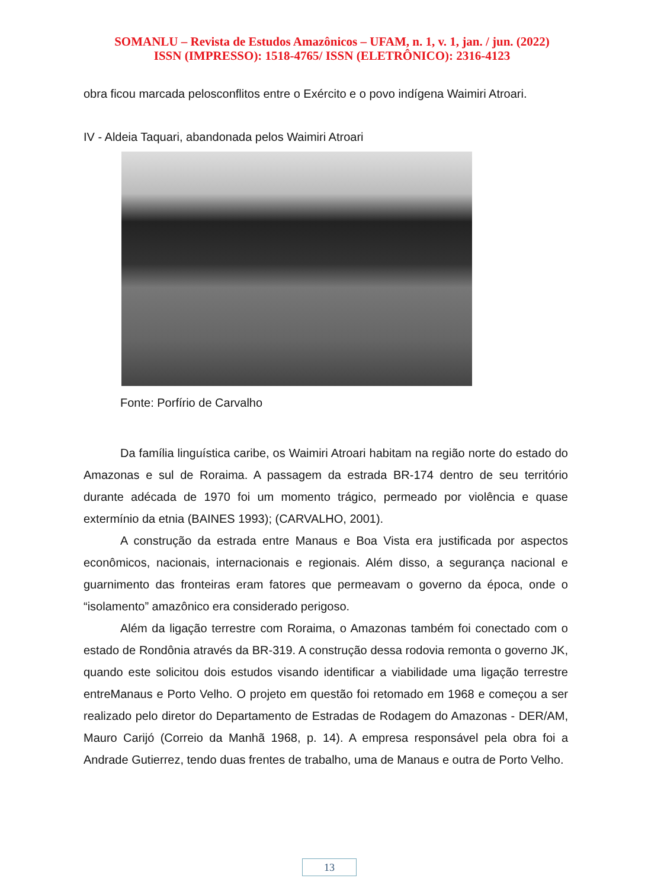SOMANLU – Revista de Estudos Amazônicos – UFAM, n. 1, v. 1, jan. / jun. (2022)
ISSN (IMPRESSO): 1518-4765/ ISSN (ELETRÔNICO): 2316-4123
obra ficou marcada pelosconflitos entre o Exército e o povo indígena Waimiri Atroari.
IV - Aldeia Taquari, abandonada pelos Waimiri Atroari
Fonte: Porfírio de Carvalho
Da família linguística caribe, os Waimiri Atroari habitam na região norte do estado do Amazonas e sul de Roraima. A passagem da estrada BR-174 dentro de seu território durante adécada de 1970 foi um momento trágico, permeado por violência e quase extermínio da etnia (BAINES 1993); (CARVALHO, 2001).
A construção da estrada entre Manaus e Boa Vista era justificada por aspectos econômicos, nacionais, internacionais e regionais. Além disso, a segurança nacional e guarnimento das fronteiras eram fatores que permeavam o governo da época, onde o “isolamento” amazônico era considerado perigoso.
Além da ligação terrestre com Roraima, o Amazonas também foi conectado com o estado de Rondônia através da BR-319. A construção dessa rodovia remonta o governo JK, quando este solicitou dois estudos visando identificar a viabilidade uma ligação terrestre entreManaus e Porto Velho. O projeto em questão foi retomado em 1968 e começou a ser realizado pelo diretor do Departamento de Estradas de Rodagem do Amazonas - DER/AM, Mauro Carijó (Correio da Manhã 1968, p. 14). A empresa responsável pela obra foi a Andrade Gutierrez, tendo duas frentes de trabalho, uma de Manaus e outra de Porto Velho.
13